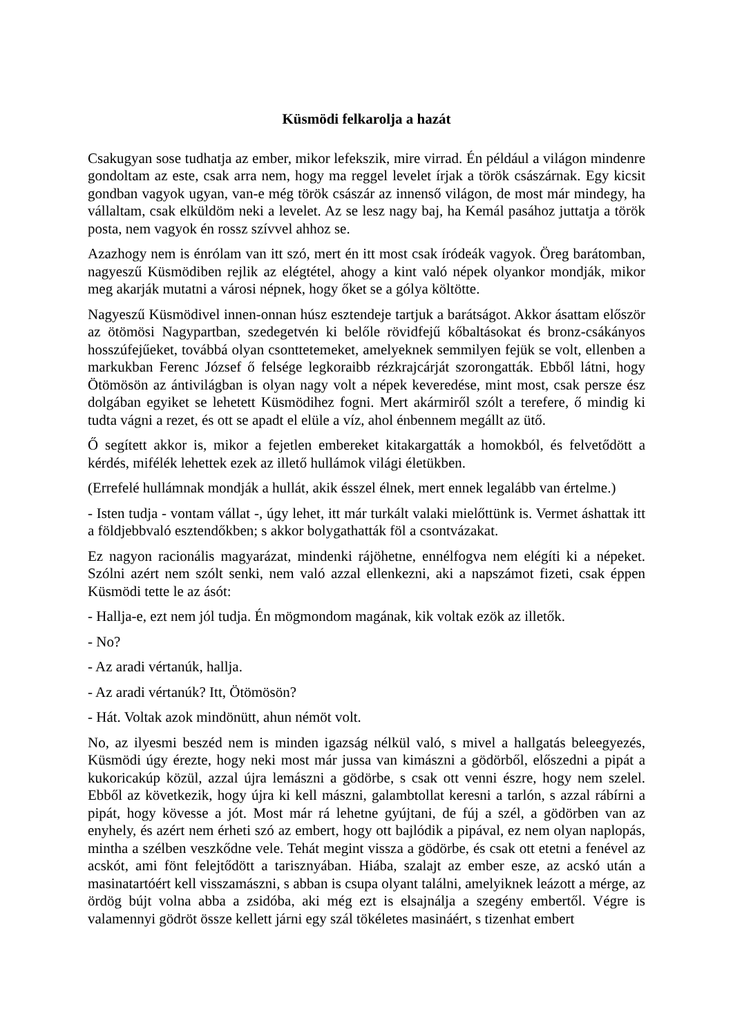Küsmödi felkarolja a hazát
Csakugyan sose tudhatja az ember, mikor lefekszik, mire virrad. Én például a világon mindenre gondoltam az este, csak arra nem, hogy ma reggel levelet írjak a török császárnak. Egy kicsit gondban vagyok ugyan, van-e még török császár az innenső világon, de most már mindegy, ha vállaltam, csak elküldöm neki a levelet. Az se lesz nagy baj, ha Kemál pasához juttatja a török posta, nem vagyok én rossz szívvel ahhoz se.
Azazhogy nem is énrólam van itt szó, mert én itt most csak íródeák vagyok. Öreg barátomban, nagyeszű Küsmödiben rejlik az elégtétel, ahogy a kint való népek olyankor mondják, mikor meg akarják mutatni a városi népnek, hogy őket se a gólya költötte.
Nagyeszű Küsmödivel innen-onnan húsz esztendeje tartjuk a barátságot. Akkor ásattam először az ötömösi Nagypartban, szedegetvén ki belőle rövidfejű kőbaltásokat és bronz-csákányos hosszúfejűeket, továbbá olyan csonttetemeket, amelyeknek semmilyen fejük se volt, ellenben a markukban Ferenc József ő felsége legkoraibb rézkrajcárját szorongatták. Ebből látni, hogy Ötömösön az ántivilágban is olyan nagy volt a népek keveredése, mint most, csak persze ész dolgában egyiket se lehetett Küsmödihez fogni. Mert akármiről szólt a terefere, ő mindig ki tudta vágni a rezet, és ott se apadt el elüle a víz, ahol énbennem megállt az ütő.
Ő segített akkor is, mikor a fejetlen embereket kitakargatták a homokból, és felvetődött a kérdés, mifélék lehettek ezek az illető hullámok világi életükben.
(Errefelé hullámnak mondják a hullát, akik ésszel élnek, mert ennek legalább van értelme.)
- Isten tudja - vontam vállat -, úgy lehet, itt már turkált valaki mielőttünk is. Vermet áshattak itt a földjebbvaló esztendőkben; s akkor bolygathatták föl a csontvázakat.
Ez nagyon racionális magyarázat, mindenki rájöhetne, ennélfogva nem elégíti ki a népeket. Szólni azért nem szólt senki, nem való azzal ellenkezni, aki a napszámot fizeti, csak éppen Küsmödi tette le az ásót:
- Hallja-e, ezt nem jól tudja. Én mögmondom magának, kik voltak ezök az illetők.
- No?
- Az aradi vértanúk, hallja.
- Az aradi vértanúk? Itt, Ötömösön?
- Hát. Voltak azok mindönütt, ahun némöt volt.
No, az ilyesmi beszéd nem is minden igazság nélkül való, s mivel a hallgatás beleegyezés, Küsmödi úgy érezte, hogy neki most már jussa van kimászni a gödörből, előszedni a pipát a kukoricakúp közül, azzal újra lemászni a gödörbe, s csak ott venni észre, hogy nem szelel. Ebből az következik, hogy újra ki kell mászni, galambtollat keresni a tarlón, s azzal rábírni a pipát, hogy kövesse a jót. Most már rá lehetne gyújtani, de fúj a szél, a gödörben van az enyhely, és azért nem érheti szó az embert, hogy ott bajlódik a pipával, ez nem olyan naplopás, mintha a szélben veszkődne vele. Tehát megint vissza a gödörbe, és csak ott etetni a fenével az acskót, ami fönt felejtődött a tarisznyában. Hiába, szalajt az ember esze, az acskó után a masinatartóért kell visszamászni, s abban is csupa olyant találni, amelyiknek leázott a mérge, az ördög bújt volna abba a zsidóba, aki még ezt is elsajnálja a szegény embertől. Végre is valamennyi gödröt össze kellett járni egy szál tökéletes masináért, s tizenhat embert